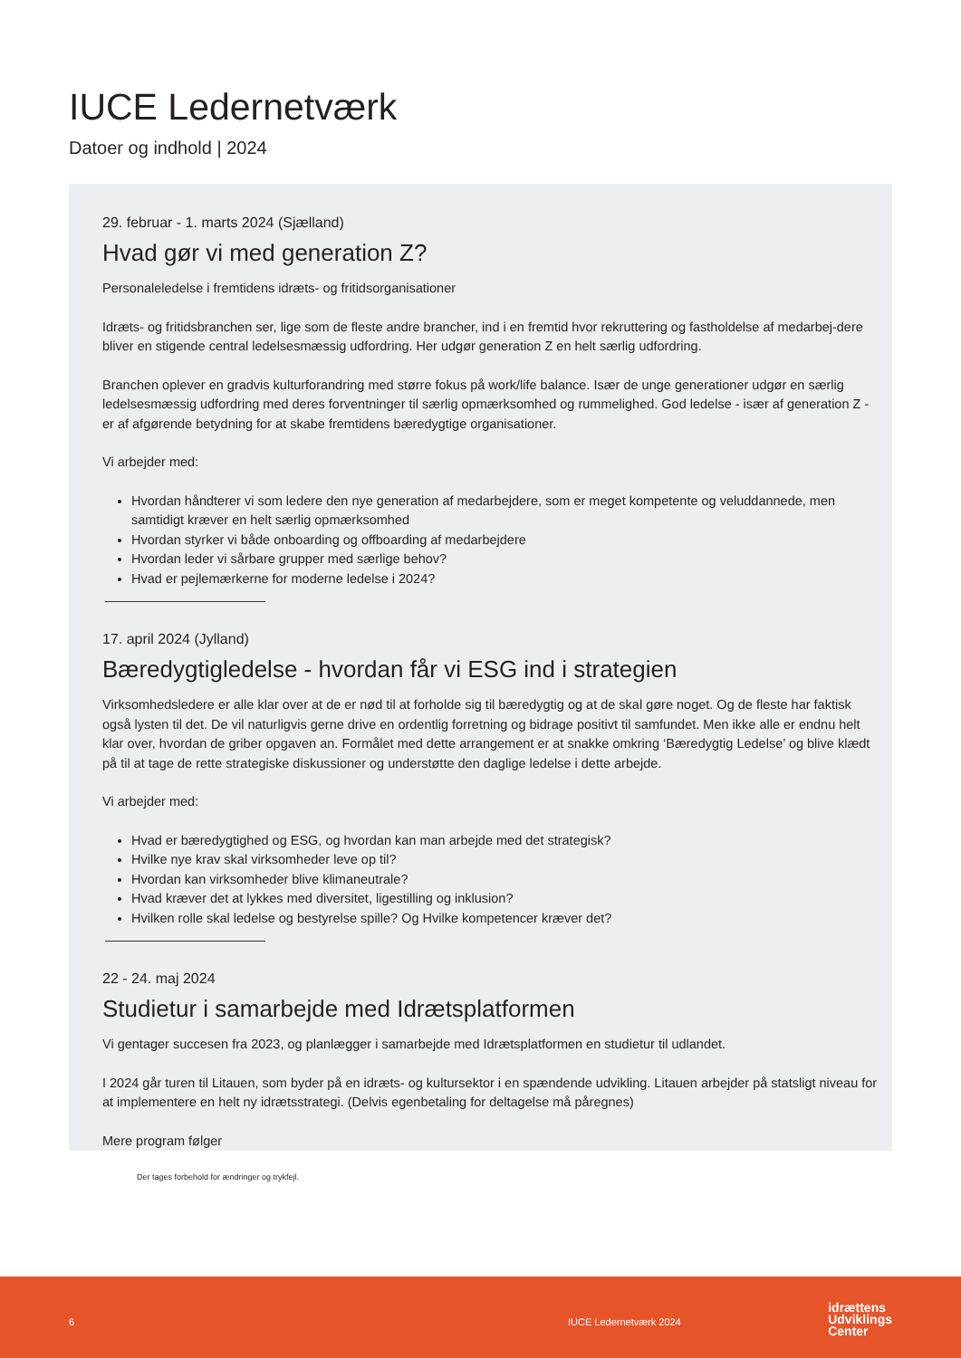IUCE Ledernetværk
Datoer og indhold | 2024
29. februar - 1. marts 2024 (Sjælland)
Hvad gør vi med generation Z?
Personaleledelse i fremtidens idræts- og fritidsorganisationer
Idræts- og fritidsbranchen ser, lige som de fleste andre brancher, ind i en fremtid hvor rekruttering og fastholdelse af medarbej-dere bliver en stigende central ledelsesmæssig udfordring. Her udgør generation Z en helt særlig udfordring.
Branchen oplever en gradvis kulturforandring med større fokus på work/life balance. Især de unge generationer udgør en særlig ledelsesmæssig udfordring med deres forventninger til særlig opmærksomhed og rummelighed. God ledelse - især af generation Z - er af afgørende betydning for at skabe fremtidens bæredygtige organisationer.
Vi arbejder med:
Hvordan håndterer vi som ledere den nye generation af medarbejdere, som er meget kompetente og veluddannede, men samtidigt kræver en helt særlig opmærksomhed
Hvordan styrker vi både onboarding og offboarding af medarbejdere
Hvordan leder vi sårbare grupper med særlige behov?
Hvad er pejlemærkerne for moderne ledelse i 2024?
17. april 2024 (Jylland)
Bæredygtigledelse - hvordan får vi ESG ind i strategien
Virksomhedsledere er alle klar over at de er nød til at forholde sig til bæredygtig og at de skal gøre noget. Og de fleste har faktisk også lysten til det. De vil naturligvis gerne drive en ordentlig forretning og bidrage positivt til samfundet. Men ikke alle er endnu helt klar over, hvordan de griber opgaven an. Formålet med dette arrangement er at snakke omkring ‘Bæredygtig Ledelse’ og blive klædt på til at tage de rette strategiske diskussioner og understøtte den daglige ledelse i dette arbejde.
Vi arbejder med:
Hvad er bæredygtighed og ESG, og hvordan kan man arbejde med det strategisk?
Hvilke nye krav skal virksomheder leve op til?
Hvordan kan virksomheder blive klimaneutrale?
Hvad kræver det at lykkes med diversitet, ligestilling og inklusion?
Hvilken rolle skal ledelse og bestyrelse spille? Og Hvilke kompetencer kræver det?
22 - 24. maj 2024
Studietur i samarbejde med Idrætsplatformen
Vi gentager succesen fra 2023, og planlægger i samarbejde med Idrætsplatformen en studietur til udlandet.
I 2024 går turen til Litauen, som byder på en idræts- og kultursektor i en spændende udvikling. Litauen arbejder på statsligt niveau for at implementere en helt ny idrætsstrategi. (Delvis egenbetaling for deltagelse må påregnes)
Mere program følger
Der tages forbehold for ændringer og trykfejl.
6 IUCE Ledernetværk 2024
idrættens
Udviklings
Center